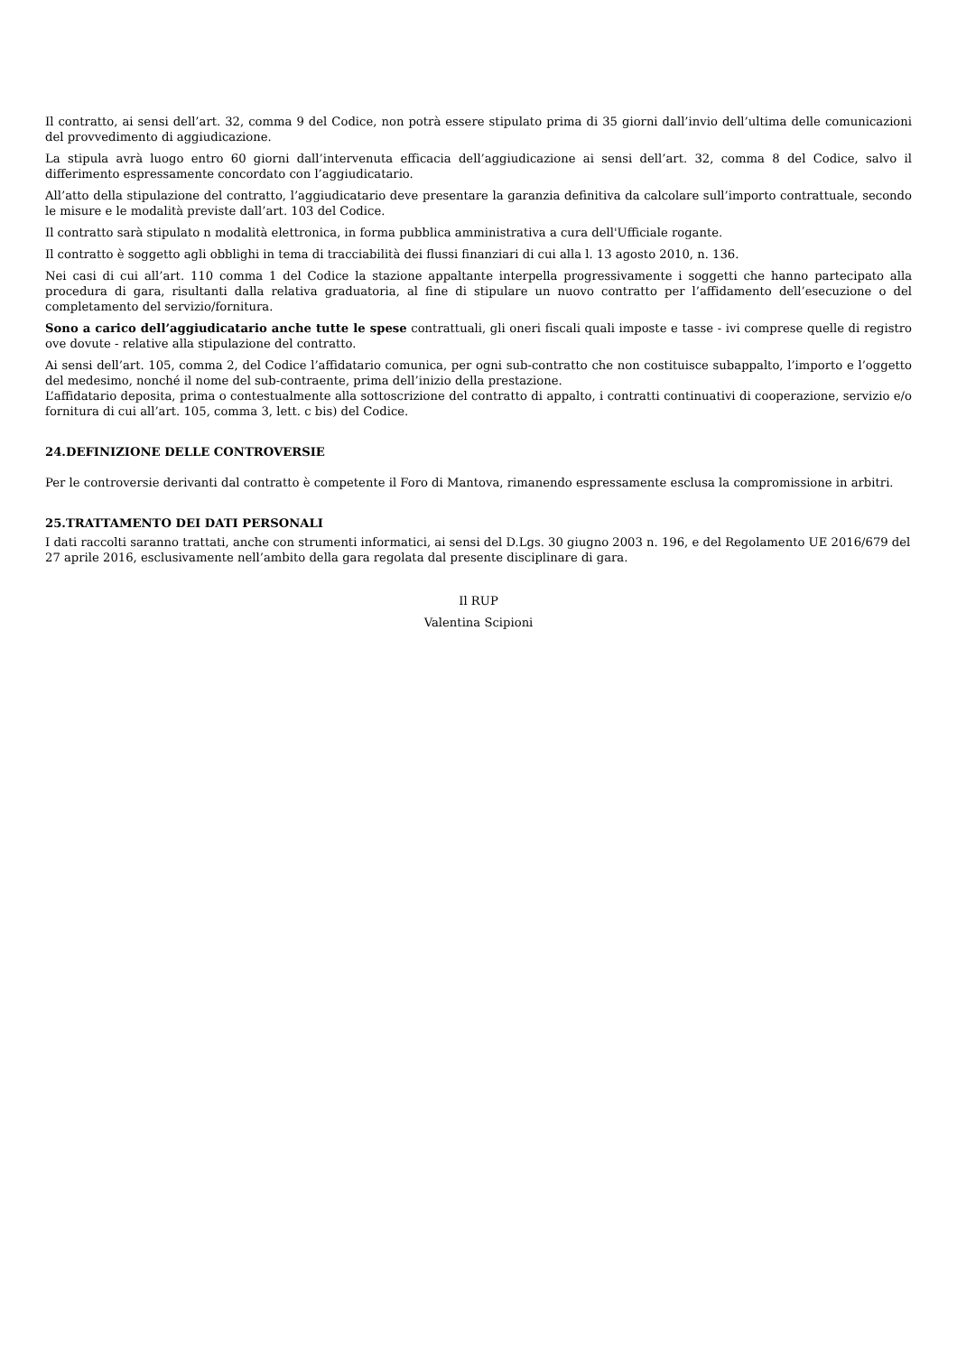Il contratto, ai sensi dell’art. 32, comma 9 del Codice, non potrà essere stipulato prima di 35 giorni dall’invio dell’ultima delle comunicazioni del provvedimento di aggiudicazione.
La stipula avrà luogo entro 60 giorni dall’intervenuta efficacia dell’aggiudicazione ai sensi dell’art. 32, comma 8 del Codice, salvo il differimento espressamente concordato con l’aggiudicatario.
All’atto della stipulazione del contratto, l’aggiudicatario deve presentare la garanzia definitiva da calcolare sull’importo contrattuale, secondo le misure e le modalità previste dall’art. 103 del Codice.
Il contratto sarà stipulato n modalità elettronica, in forma pubblica amministrativa a cura dell'Ufficiale rogante.
Il contratto è soggetto agli obblighi in tema di tracciabilità dei flussi finanziari di cui alla l. 13 agosto 2010, n. 136.
Nei casi di cui all’art. 110 comma 1 del Codice la stazione appaltante interpella progressivamente i soggetti che hanno partecipato alla procedura di gara, risultanti dalla relativa graduatoria, al fine di stipulare un nuovo contratto per l’affidamento dell’esecuzione o del completamento del servizio/fornitura.
Sono a carico dell’aggiudicatario anche tutte le spese contrattuali, gli oneri fiscali quali imposte e tasse - ivi comprese quelle di registro ove dovute - relative alla stipulazione del contratto.
Ai sensi dell’art. 105, comma 2, del Codice l’affidatario comunica, per ogni sub-contratto che non costituisce subappalto, l’importo e l’oggetto del medesimo, nonché il nome del sub-contraente, prima dell’inizio della prestazione.
L’affidatario deposita, prima o contestualmente alla sottoscrizione del contratto di appalto, i contratti continuativi di cooperazione, servizio e/o fornitura di cui all’art. 105, comma 3, lett. c bis) del Codice.
24.DEFINIZIONE DELLE CONTROVERSIE
Per le controversie derivanti dal contratto è competente il Foro di Mantova, rimanendo espressamente esclusa la compromissione in arbitri.
25.TRATTAMENTO DEI DATI PERSONALI
I dati raccolti saranno trattati, anche con strumenti informatici, ai sensi del D.Lgs. 30 giugno 2003 n. 196, e del Regolamento UE 2016/679 del 27 aprile 2016, esclusivamente nell’ambito della gara regolata dal presente disciplinare di gara.
Il RUP
Valentina Scipioni